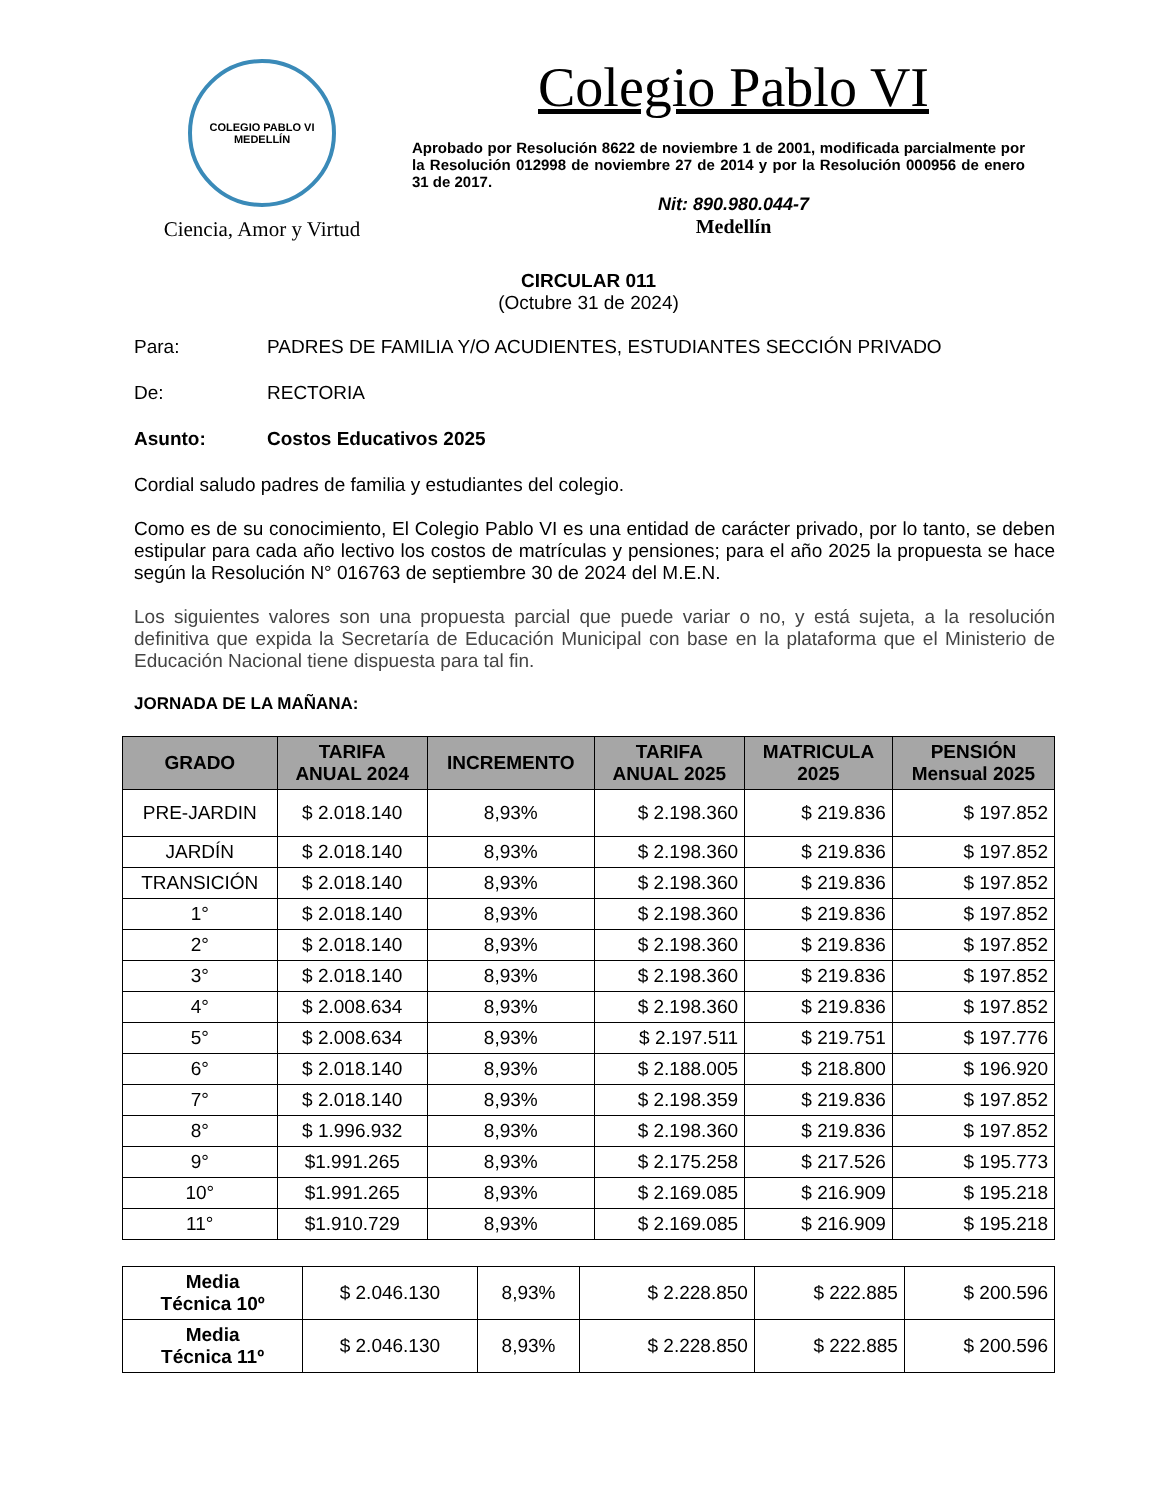COLEGIO PABLO VI
MEDELLÍN
Ciencia, Amor y Virtud
Colegio Pablo VI
Aprobado por Resolución 8622 de noviembre 1 de 2001, modificada parcialmente por la Resolución 012998 de noviembre 27 de 2014 y por la Resolución 000956 de enero 31 de 2017.
Nit: 890.980.044-7
Medellín
CIRCULAR 011
(Octubre 31 de 2024)
Para: PADRES DE FAMILIA Y/O ACUDIENTES, ESTUDIANTES SECCIÓN PRIVADO
De: RECTORIA
Asunto: Costos Educativos 2025
Cordial saludo padres de familia y estudiantes del colegio.
Como es de su conocimiento, El Colegio Pablo VI es una entidad de carácter privado, por lo tanto, se deben estipular para cada año lectivo los costos de matrículas y pensiones; para el año 2025 la propuesta se hace según la Resolución N° 016763 de septiembre 30 de 2024 del M.E.N.
Los siguientes valores son una propuesta parcial que puede variar o no, y está sujeta, a la resolución definitiva que expida la Secretaría de Educación Municipal con base en la plataforma que el Ministerio de Educación Nacional tiene dispuesta para tal fin.
JORNADA DE LA MAÑANA:
| GRADO | TARIFA ANUAL 2024 | INCREMENTO | TARIFA ANUAL 2025 | MATRICULA 2025 | PENSIÓN Mensual 2025 |
| --- | --- | --- | --- | --- | --- |
| PRE-JARDIN | $ 2.018.140 | 8,93% | $ 2.198.360 | $ 219.836 | $ 197.852 |
| JARDÍN | $ 2.018.140 | 8,93% | $ 2.198.360 | $ 219.836 | $ 197.852 |
| TRANSICIÓN | $ 2.018.140 | 8,93% | $ 2.198.360 | $ 219.836 | $ 197.852 |
| 1° | $ 2.018.140 | 8,93% | $ 2.198.360 | $ 219.836 | $ 197.852 |
| 2° | $ 2.018.140 | 8,93% | $ 2.198.360 | $ 219.836 | $ 197.852 |
| 3° | $ 2.018.140 | 8,93% | $ 2.198.360 | $ 219.836 | $ 197.852 |
| 4° | $ 2.008.634 | 8,93% | $ 2.198.360 | $ 219.836 | $ 197.852 |
| 5° | $ 2.008.634 | 8,93% | $ 2.197.511 | $ 219.751 | $ 197.776 |
| 6° | $ 2.018.140 | 8,93% | $ 2.188.005 | $ 218.800 | $ 196.920 |
| 7° | $ 2.018.140 | 8,93% | $ 2.198.359 | $ 219.836 | $ 197.852 |
| 8° | $ 1.996.932 | 8,93% | $ 2.198.360 | $ 219.836 | $ 197.852 |
| 9° | $1.991.265 | 8,93% | $ 2.175.258 | $ 217.526 | $ 195.773 |
| 10° | $1.991.265 | 8,93% | $ 2.169.085 | $ 216.909 | $ 195.218 |
| 11° | $1.910.729 | 8,93% | $ 2.169.085 | $ 216.909 | $ 195.218 |
| Media Técnica 10º | $ 2.046.130 | 8,93% | $ 2.228.850 | $ 222.885 | $ 200.596 |
| Media Técnica 11º | $ 2.046.130 | 8,93% | $ 2.228.850 | $ 222.885 | $ 200.596 |